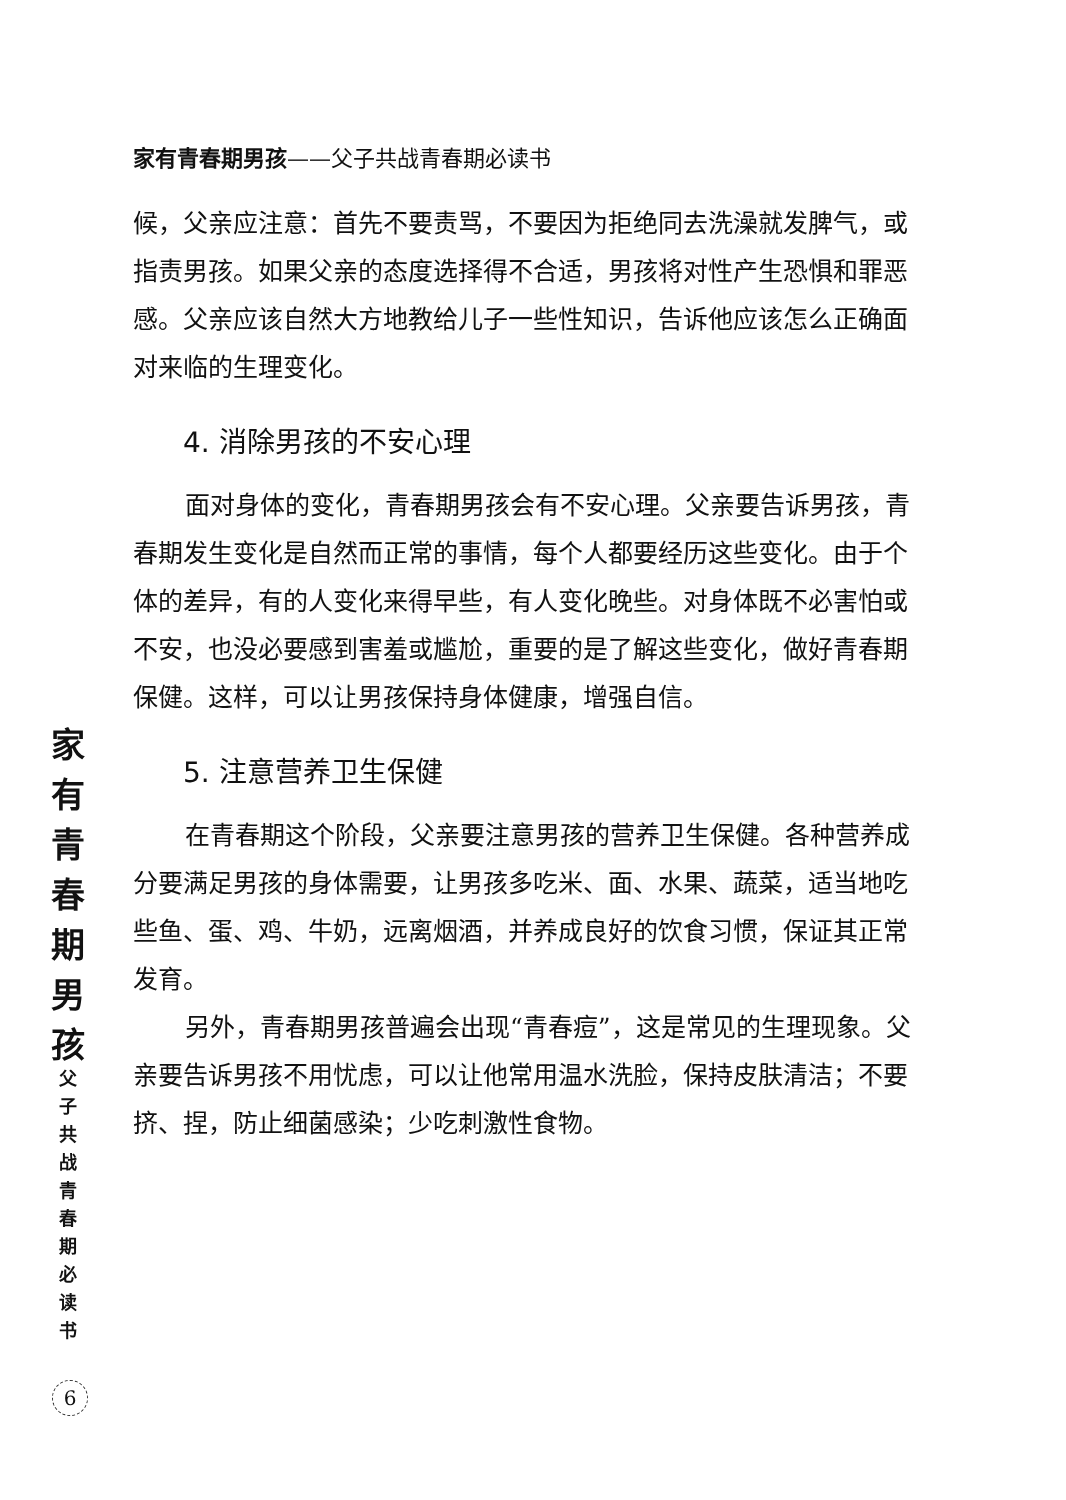家有青春期男孩——父子共战青春期必读书
候，父亲应注意：首先不要责骂，不要因为拒绝同去洗澡就发脾气，或指责男孩。如果父亲的态度选择得不合适，男孩将对性产生恐惧和罪恶感。父亲应该自然大方地教给儿子一些性知识，告诉他应该怎么正确面对来临的生理变化。
4. 消除男孩的不安心理
面对身体的变化，青春期男孩会有不安心理。父亲要告诉男孩，青春期发生变化是自然而正常的事情，每个人都要经历这些变化。由于个体的差异，有的人变化来得早些，有人变化晚些。对身体既不必害怕或不安，也没必要感到害羞或尴尬，重要的是了解这些变化，做好青春期保健。这样，可以让男孩保持身体健康，增强自信。
5. 注意营养卫生保健
在青春期这个阶段，父亲要注意男孩的营养卫生保健。各种营养成分要满足男孩的身体需要，让男孩多吃米、面、水果、蔬菜，适当地吃些鱼、蛋、鸡、牛奶，远离烟酒，并养成良好的饮食习惯，保证其正常发育。
另外，青春期男孩普遍会出现“青春痘”，这是常见的生理现象。父亲要告诉男孩不用忧虑，可以让他常用温水洗脸，保持皮肤清洁；不要挤、捏，防止细菌感染；少吃刺激性食物。
家
有
青
春
期
男
孩
父
子
共
战
青
春
期
必
读
书
6